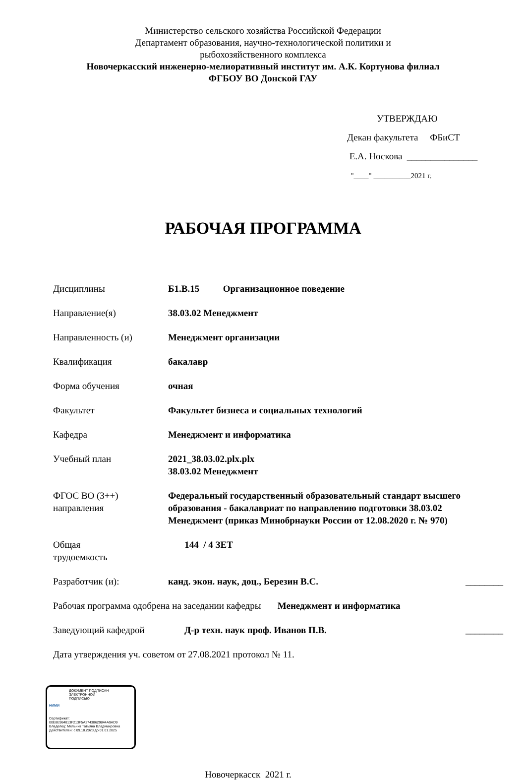Министерство сельского хозяйства Российской Федерации
Департамент образования, научно-технологической политики и
рыбохозяйственного комплекса
Новочеркасский инженерно-мелиоративный институт им. А.К. Кортунова филиал
ФГБОУ ВО Донской ГАУ
УТВЕРЖДАЮ
Декан факультета ФБиСТ
Е.А. Носкова _______________
"____" __________2021 г.
РАБОЧАЯ ПРОГРАММА
Дисциплины Б1.В.15 Организационное поведение
Направление(я) 38.03.02 Менеджмент
Направленность (и) Менеджмент организации
Квалификация бакалавр
Форма обучения очная
Факультет Факультет бизнеса и социальных технологий
Кафедра Менеджмент и информатика
Учебный план 2021_38.03.02.plx.plx
38.03.02 Менеджмент
ФГОС ВО (3++)
направления
Федеральный государственный образовательный стандарт высшего образования - бакалавриат по направлению подготовки 38.03.02 Менеджмент (приказ Минобрнауки России от 12.08.2020 г. № 970)
Общая
трудоемкость
144 / 4 ЗЕТ
Разработчик (и): канд. экон. наук, доц., Березин В.С. ________
Рабочая программа одобрена на заседании кафедры Менеджмент и информатика
Заведующий кафедрой Д-р техн. наук проф. Иванов П.В. ________
Дата утверждения уч. советом от 27.08.2021 протокол № 11.
ДОКУМЕНТ ПОДПИСАН
ЭЛЕКТРОННОЙ
ПОДПИСЬЮ
НИМИ
Сертификат:
00E8E984813F213F5A27438629844A9AD9
Владелец: Мельник Татьяна Владимировна
Действителен: с 09.10.2023 до 01.01.2025
Новочеркасск 2021 г.